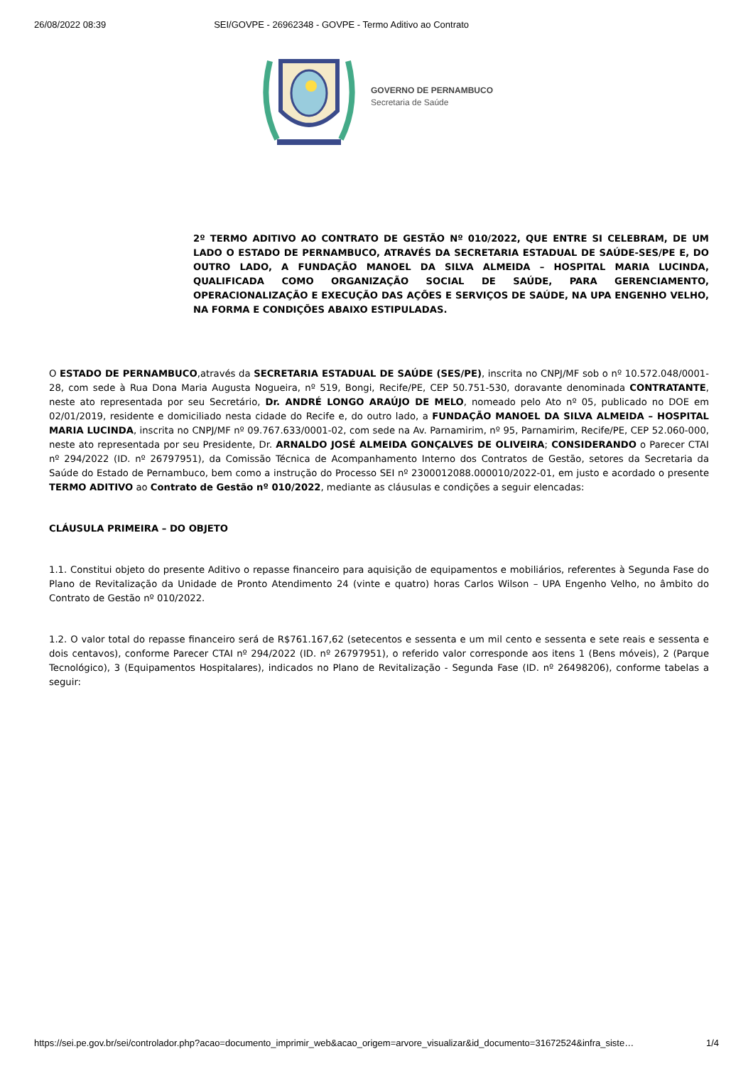26/08/2022 08:39 SEI/GOVPE - 26962348 - GOVPE - Termo Aditivo ao Contrato
GOVERNO DE PERNAMBUCO
Secretaria de Saúde
2º TERMO ADITIVO AO CONTRATO DE GESTÃO Nº 010/2022, QUE ENTRE SI CELEBRAM, DE UM LADO O ESTADO DE PERNAMBUCO, ATRAVÉS DA SECRETARIA ESTADUAL DE SAÚDE-SES/PE E, DO OUTRO LADO, A FUNDAÇÃO MANOEL DA SILVA ALMEIDA – HOSPITAL MARIA LUCINDA, QUALIFICADA COMO ORGANIZAÇÃO SOCIAL DE SAÚDE, PARA GERENCIAMENTO, OPERACIONALIZAÇÃO E EXECUÇÃO DAS AÇÕES E SERVIÇOS DE SAÚDE, NA UPA ENGENHO VELHO, NA FORMA E CONDIÇÕES ABAIXO ESTIPULADAS.
O ESTADO DE PERNAMBUCO,através da SECRETARIA ESTADUAL DE SAÚDE (SES/PE), inscrita no CNPJ/MF sob o nº 10.572.048/0001-28, com sede à Rua Dona Maria Augusta Nogueira, nº 519, Bongi, Recife/PE, CEP 50.751-530, doravante denominada CONTRATANTE, neste ato representada por seu Secretário, Dr. ANDRÉ LONGO ARAÚJO DE MELO, nomeado pelo Ato nº 05, publicado no DOE em 02/01/2019, residente e domiciliado nesta cidade do Recife e, do outro lado, a FUNDAÇÃO MANOEL DA SILVA ALMEIDA – HOSPITAL MARIA LUCINDA, inscrita no CNPJ/MF nº 09.767.633/0001-02, com sede na Av. Parnamirim, nº 95, Parnamirim, Recife/PE, CEP 52.060-000, neste ato representada por seu Presidente, Dr. ARNALDO JOSÉ ALMEIDA GONÇALVES DE OLIVEIRA; CONSIDERANDO o Parecer CTAI nº 294/2022 (ID. nº 26797951), da Comissão Técnica de Acompanhamento Interno dos Contratos de Gestão, setores da Secretaria da Saúde do Estado de Pernambuco, bem como a instrução do Processo SEI nº 2300012088.000010/2022-01, em justo e acordado o presente TERMO ADITIVO ao Contrato de Gestão nº 010/2022, mediante as cláusulas e condições a seguir elencadas:
CLÁUSULA PRIMEIRA – DO OBJETO
1.1. Constitui objeto do presente Aditivo o repasse financeiro para aquisição de equipamentos e mobiliários, referentes à Segunda Fase do Plano de Revitalização da Unidade de Pronto Atendimento 24 (vinte e quatro) horas Carlos Wilson – UPA Engenho Velho, no âmbito do Contrato de Gestão nº 010/2022.
1.2. O valor total do repasse financeiro será de R$761.167,62 (setecentos e sessenta e um mil cento e sessenta e sete reais e sessenta e dois centavos), conforme Parecer CTAI nº 294/2022 (ID. nº 26797951), o referido valor corresponde aos itens 1 (Bens móveis), 2 (Parque Tecnológico), 3 (Equipamentos Hospitalares), indicados no Plano de Revitalização - Segunda Fase (ID. nº 26498206), conforme tabelas a seguir:
https://sei.pe.gov.br/sei/controlador.php?acao=documento_imprimir_web&acao_origem=arvore_visualizar&id_documento=31672524&infra_siste… 1/4